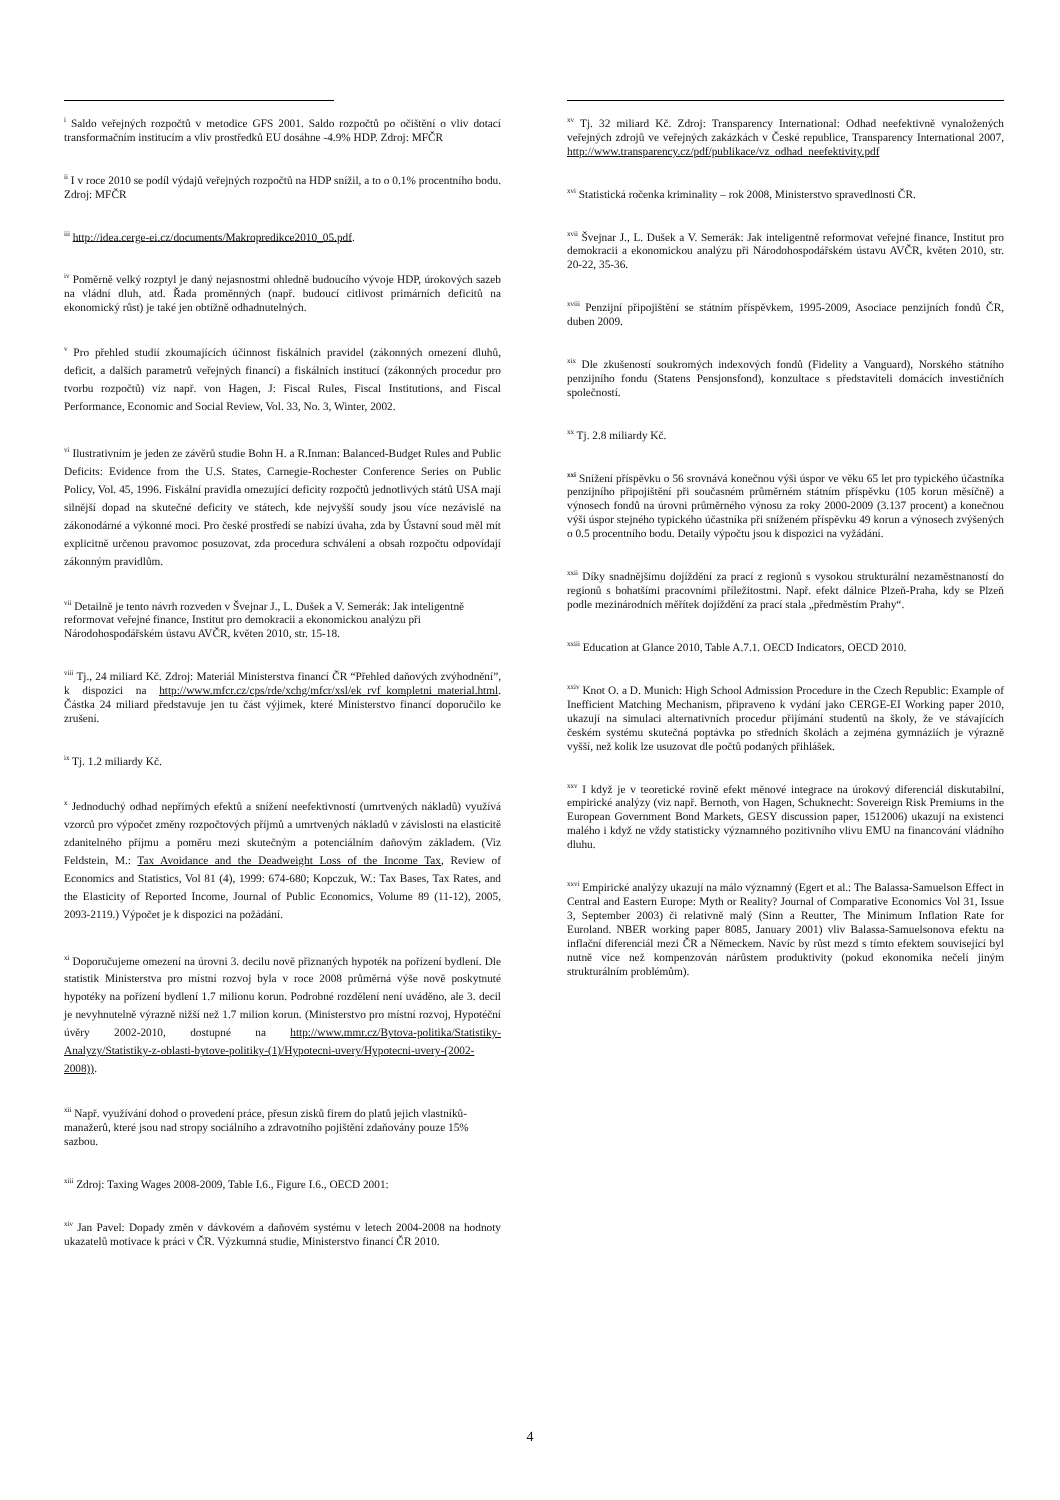<sup>i</sup> Saldo veřejných rozpočtů v metodice GFS 2001. Saldo rozpočtů po očištění o vliv dotací transformačním institucím a vliv prostředků EU dosáhne -4.9% HDP. Zdroj: MFČR
<sup>ii</sup> I v roce 2010 se podíl výdajů veřejných rozpočtů na HDP snížil, a to o 0.1% procentního bodu. Zdroj: MFČR
<sup>iii</sup> http://idea.cerge-ei.cz/documents/Makropredikce2010_05.pdf.
<sup>iv</sup> Poměrně velký rozptyl je daný nejasnostmi ohledně budoucího vývoje HDP, úrokových sazeb na vládní dluh, atd. Řada proměnných (např. budoucí citlivost primárních deficitů na ekonomický růst) je také jen obtížně odhadnutelných.
<sup>v</sup> Pro přehled studií zkoumajících účinnost fiskálních pravidel (zákonných omezení dluhů, deficit, a dalších parametrů veřejných financí) a fiskálních institucí (zákonných procedur pro tvorbu rozpočtů) viz např. von Hagen, J: Fiscal Rules, Fiscal Institutions, and Fiscal Performance, Economic and Social Review, Vol. 33, No. 3, Winter, 2002.
<sup>vi</sup> Ilustrativním je jeden ze závěrů studie Bohn H. a R.Inman: Balanced-Budget Rules and Public Deficits: Evidence from the U.S. States, Carnegie-Rochester Conference Series on Public Policy, Vol. 45, 1996. Fiskální pravidla omezující deficity rozpočtů jednotlivých států USA mají silnější dopad na skutečné deficity ve státech, kde nejvyšší soudy jsou více nezávislé na zákonodárné a výkonné moci. Pro české prostředí se nabízí úvaha, zda by Ústavní soud měl mít explicitně určenou pravomoc posuzovat, zda procedura schválení a obsah rozpočtu odpovídají zákonným pravidlům.
<sup>vii</sup> Detailně je tento návrh rozveden v Švejnar J., L. Dušek a V. Semerák: Jak inteligentně reformovat veřejné finance, Institut pro demokracii a ekonomickou analýzu při Národohospodářském ústavu AVČR, květen 2010, str. 15-18.
<sup>viii</sup> Tj., 24 miliard Kč. Zdroj: Materiál Ministerstva financí ČR “Přehled daňových zvýhodnění”, k dispozici na http://www.mfcr.cz/cps/rde/xchg/mfcr/xsl/ek_rvf_kompletni_material.html. Částka 24 miliard představuje jen tu část výjimek, které Ministerstvo financí doporučilo ke zrušení.
<sup>ix</sup> Tj. 1.2 miliardy Kč.
<sup>x</sup> Jednoduchý odhad nepřímých efektů a snížení neefektivností (umrtvených nákladů) využívá vzorců pro výpočet změny rozpočtových příjmů a umrtvených nákladů v závislosti na elasticitě zdanitelného příjmu a poměru mezi skutečným a potenciálním daňovým základem. (Viz Feldstein, M.: Tax Avoidance and the Deadweight Loss of the Income Tax, Review of Economics and Statistics, Vol 81 (4), 1999: 674-680; Kopczuk, W.: Tax Bases, Tax Rates, and the Elasticity of Reported Income, Journal of Public Economics, Volume 89 (11-12), 2005, 2093-2119.) Výpočet je k dispozici na požádání.
<sup>xi</sup> Doporučujeme omezení na úrovni 3. decilu nově přiznaných hypoték na pořízení bydlení. Dle statistik Ministerstva pro místní rozvoj byla v roce 2008 průměrná výše nově poskytnuté hypotéky na pořízení bydlení 1.7 milionu korun. Podrobné rozdělení není uváděno, ale 3. decil je nevyhnutelně výrazně nižší než 1.7 milion korun. (Ministerstvo pro místní rozvoj, Hypotéční úvěry 2002-2010, dostupné na http://www.mmr.cz/Bytova-politika/Statistiky-Analyzy/Statistiky-z-oblasti-bytove-politiky-(1)/Hypotecni-uvery/Hypotecni-uvery-(2002-2008)).
<sup>xii</sup> Např. využívání dohod o provedení práce, přesun zisků firem do platů jejich vlastníků-manažerů, které jsou nad stropy sociálního a zdravotního pojištění zdaňovány pouze 15% sazbou.
<sup>xiii</sup> Zdroj: Taxing Wages 2008-2009, Table I.6., Figure I.6., OECD 2001:
<sup>xiv</sup> Jan Pavel: Dopady změn v dávkovém a daňovém systému v letech 2004-2008 na hodnoty ukazatelů motivace k práci v ČR. Výzkumná studie, Ministerstvo financí ČR 2010.
<sup>xv</sup> Tj. 32 miliard Kč. Zdroj: Transparency International: Odhad neefektivně vynaložených veřejných zdrojů ve veřejných zakázkách v České republice, Transparency International 2007, http://www.transparency.cz/pdf/publikace/vz_odhad_neefektivity.pdf
<sup>xvi</sup> Statistická ročenka kriminality – rok 2008, Ministerstvo spravedlnosti ČR.
<sup>xvii</sup> Švejnar J., L. Dušek a V. Semerák: Jak inteligentně reformovat veřejné finance, Institut pro demokracii a ekonomickou analýzu při Národohospodářském ústavu AVČR, květen 2010, str. 20-22, 35-36.
<sup>xviii</sup> Penzijní připojištění se státním příspěvkem, 1995-2009, Asociace penzijních fondů ČR, duben 2009.
<sup>xix</sup> Dle zkušeností soukromých indexových fondů (Fidelity a Vanguard), Norského státního penzijního fondu (Statens Pensjonsfond), konzultace s představiteli domácích investičních společností.
<sup>xx</sup> Tj. 2.8 miliardy Kč.
<sup>xxi</sup> Snížení příspěvku o 56 srovnává konečnou výši úspor ve věku 65 let pro typického účastníka penzijního připojištění při současném průměrném státním příspěvku (105 korun měsíčně) a výnosech fondů na úrovni průměrného výnosu za roky 2000-2009 (3.137 procent) a konečnou výši úspor stejného typického účastníka při sníženém příspěvku 49 korun a výnosech zvýšených o 0.5 procentního bodu. Detaily výpočtu jsou k dispozici na vyžádání.
<sup>xxii</sup> Díky snadnějšímu dojíždění za prací z regionů s vysokou strukturální nezaměstnaností do regionů s bohatšími pracovními příležitostmi. Např. efekt dálnice Plzeň-Praha, kdy se Plzeň podle mezinárodních měřítek dojíždění za prací stala „předměstím Prahy“.
<sup>xxiii</sup> Education at Glance 2010, Table A.7.1. OECD Indicators, OECD 2010.
<sup>xxiv</sup> Knot O. a D. Munich: High School Admission Procedure in the Czech Republic: Example of Inefficient Matching Mechanism, připraveno k vydání jako CERGE-EI Working paper 2010, ukazují na simulaci alternativních procedur přijímání studentů na školy, že ve stávajících českém systému skutečná poptávka po středních školách a zejména gymnáziích je výrazně vyšší, než kolik lze usuzovat dle počtů podaných přihlášek.
<sup>xxv</sup> I když je v teoretické rovině efekt měnové integrace na úrokový diferenciál diskutabilní, empirické analýzy (viz např. Bernoth, von Hagen, Schuknecht: Sovereign Risk Premiums in the European Government Bond Markets, GESY discussion paper, 1512006) ukazují na existenci malého i když ne vždy statisticky významného pozitivního vlivu EMU na financování vládního dluhu.
<sup>xxvi</sup> Empirické analýzy ukazují na málo významný (Egert et al.: The Balassa-Samuelson Effect in Central and Eastern Europe: Myth or Reality? Journal of Comparative Economics Vol 31, Issue 3, September 2003) či relativně malý (Sinn a Reutter, The Minimum Inflation Rate for Euroland. NBER working paper 8085, January 2001) vliv Balassa-Samuelsonova efektu na inflační diferenciál mezi ČR a Německem. Navíc by růst mezd s tímto efektem související byl nutně více než kompenzován nárůstem produktivity (pokud ekonomika nečelí jiným strukturálním problémům).
4